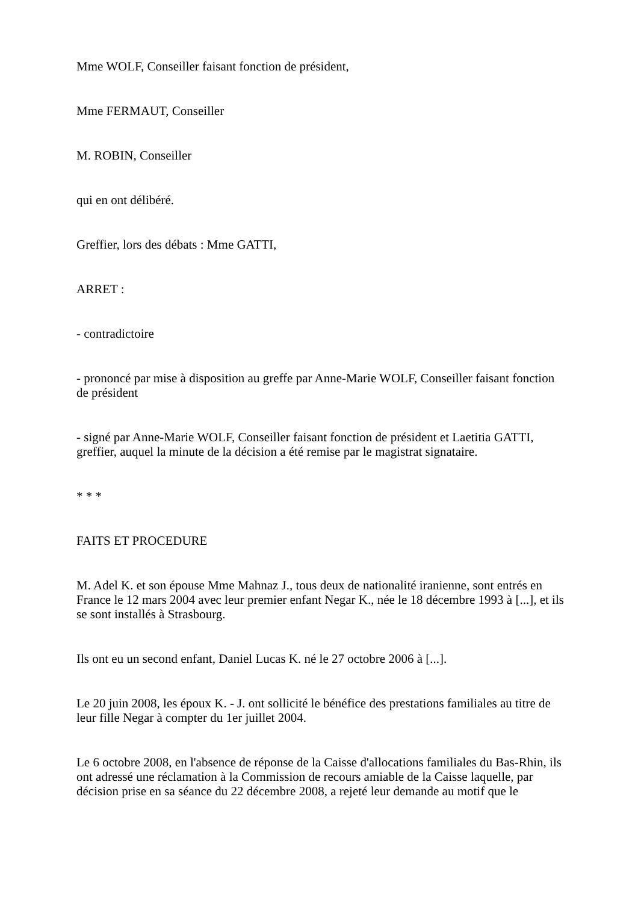Mme WOLF, Conseiller faisant fonction de président,
Mme FERMAUT, Conseiller
M. ROBIN, Conseiller
qui en ont délibéré.
Greffier, lors des débats : Mme GATTI,
ARRET :
- contradictoire
- prononcé par mise à disposition au greffe par Anne-Marie WOLF, Conseiller faisant fonction de président
- signé par Anne-Marie WOLF, Conseiller faisant fonction de président et Laetitia GATTI, greffier, auquel la minute de la décision a été remise par le magistrat signataire.
* * *
FAITS ET PROCEDURE
M. Adel K. et son épouse Mme Mahnaz J., tous deux de nationalité iranienne, sont entrés en France le 12 mars 2004 avec leur premier enfant Negar K., née le 18 décembre 1993 à [...], et ils se sont installés à Strasbourg.
Ils ont eu un second enfant, Daniel Lucas K. né le 27 octobre 2006 à [...].
Le 20 juin 2008, les époux K. - J. ont sollicité le bénéfice des prestations familiales au titre de leur fille Negar à compter du 1er juillet 2004.
Le 6 octobre 2008, en l'absence de réponse de la Caisse d'allocations familiales du Bas-Rhin, ils ont adressé une réclamation à la Commission de recours amiable de la Caisse laquelle, par décision prise en sa séance du 22 décembre 2008, a rejeté leur demande au motif que le